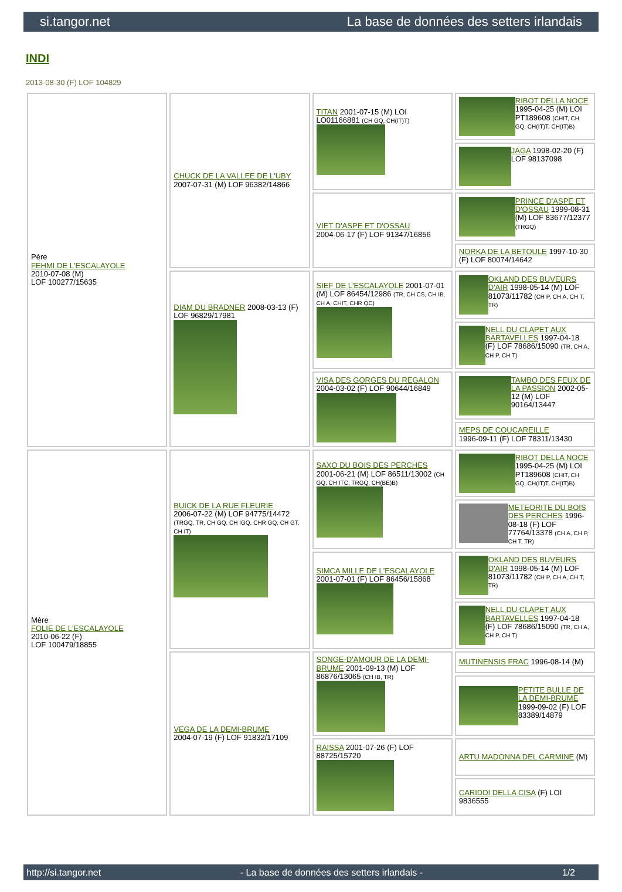si.tangor.net La base de données des setters irlandais
INDI
2013-08-30 (F) LOF 104829
| Père FEHMI DE L'ESCALAYOLE 2010-07-08 (M) LOF 100277/15635 | CHUCK DE LA VALLEE DE L'UBY 2007-07-31 (M) LOF 96382/14866 | TITAN 2001-07-15 (M) LOI LO01166881 (CH GQ, CH(IT)T) | RIBOT DELLA NOCE 1995-04-25 (M) LOI PT189608 (CHIT, CH GQ, CH(IT)T, CH(IT)B) |
| | | | JAGA 1998-02-20 (F) LOF 98137098 |
| | | VIET D'ASPE ET D'OSSAU 2004-06-17 (F) LOF 91347/16856 | PRINCE D'ASPE ET D'OSSAU 1999-08-31 (M) LOF 83677/12377 (TRGQ) |
| | | | NORKA DE LA BETOULE 1997-10-30 (F) LOF 80074/14642 |
| | DIAM DU BRADNER 2008-03-13 (F) LOF 96829/17981 | SIEF DE L'ESCALAYOLE 2001-07-01 (M) LOF 86454/12986 (TR, CH CS, CH IB, CH A, CHIT, CHR QC) | OKLAND DES BUVEURS D'AIR 1998-05-14 (M) LOF 81073/11782 (CH P, CH A, CH T, TR) |
| | | | NELL DU CLAPET AUX BARTAVELLES 1997-04-18 (F) LOF 78686/15090 (TR, CH A, CH P, CH T) |
| | | VISA DES GORGES DU REGALON 2004-03-02 (F) LOF 90644/16849 | TAMBO DES FEUX DE LA PASSION 2002-05-12 (M) LOF 90164/13447 |
| | | | MEPS DE COUCAREILLE 1996-09-11 (F) LOF 78311/13430 |
| Mère FOLIE DE L'ESCALAYOLE 2010-06-22 (F) LOF 100479/18855 | BUICK DE LA RUE FLEURIE 2006-07-22 (M) LOF 94775/14472 (TRGQ, TR, CH GQ, CH IGQ, CHR GQ, CH GT, CH IT) | SAXO DU BOIS DES PERCHES 2001-06-21 (M) LOF 86511/13002 (CH GQ, CH ITC, TRGQ, CH(BE)B) | RIBOT DELLA NOCE 1995-04-25 (M) LOI PT189608 (CHIT, CH GQ, CH(IT)T, CH(IT)B) |
| | | | METEORITE DU BOIS DES PERCHES 1996-08-18 (F) LOF 77764/13378 (CH A, CH P, CH T, TR) |
| | | SIMCA MILLE DE L'ESCALAYOLE 2001-07-01 (F) LOF 86456/15868 | OKLAND DES BUVEURS D'AIR 1998-05-14 (M) LOF 81073/11782 (CH P, CH A, CH T, TR) |
| | | | NELL DU CLAPET AUX BARTAVELLES 1997-04-18 (F) LOF 78686/15090 (TR, CH A, CH P, CH T) |
| | VEGA DE LA DEMI-BRUME 2004-07-19 (F) LOF 91832/17109 | SONGE-D'AMOUR DE LA DEMI-BRUME 2001-09-13 (M) LOF 86876/13065 (CH IB, TR) | MUTINENSIS FRAC 1996-08-14 (M) |
| | | | PETITE BULLE DE LA DEMI-BRUME 1999-09-02 (F) LOF 83389/14879 |
| | | RAISSA 2001-07-26 (F) LOF 88725/15720 | ARTU MADONNA DEL CARMINE (M) |
| | | | CARIDDI DELLA CISA (F) LOI 9836555 |
http://si.tangor.net - La base de données des setters irlandais - 1/2